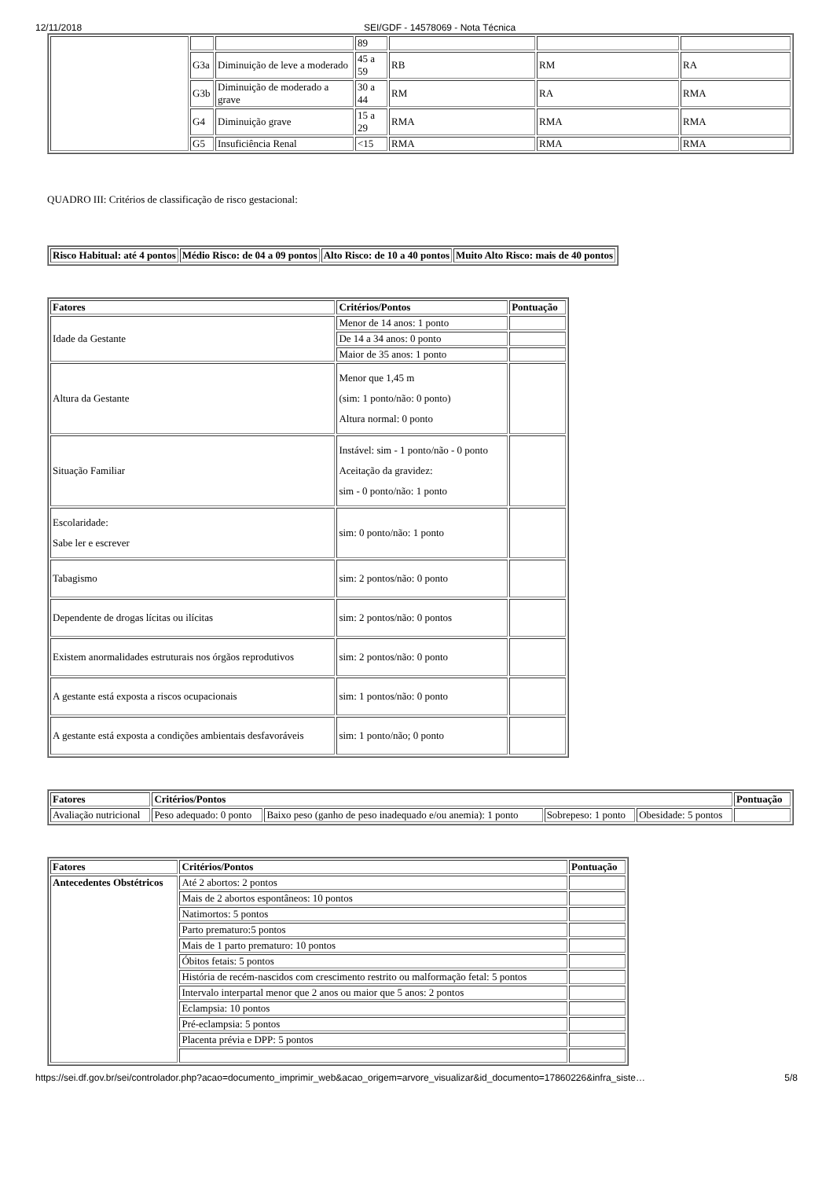12/11/2018 SEI/GDF - 14578069 - Nota Técnica
| | | | 89 | | | |
| | G3a | Diminuição de leve a moderado | 45 a 59 | RB | RM | RA |
| | G3b | Diminuição de moderado a grave | 30 a 44 | RM | RA | RMA |
| | G4 | Diminuição grave | 15 a 29 | RMA | RMA | RMA |
| | G5 | Insuficiência Renal | <15 | RMA | RMA | RMA |
QUADRO III: Critérios de classificação de risco gestacional:
| Risco Habitual: até 4 pontos | Médio Risco: de 04 a 09 pontos | Alto Risco: de 10 a 40 pontos | Muito Alto Risco: mais de 40 pontos |
| --- | --- | --- | --- |
| Fatores | Critérios/Pontos | Pontuação |
| --- | --- | --- |
| Idade da Gestante | Menor de 14 anos: 1 ponto | |
| | De 14 a 34 anos: 0 ponto | |
| | Maior de 35 anos: 1 ponto | |
| Altura da Gestante | Menor que 1,45 m (sim: 1 ponto/não: 0 ponto) Altura normal: 0 ponto | |
| Situação Familiar | Instável: sim - 1 ponto/não - 0 ponto Aceitação da gravidez: sim - 0 ponto/não: 1 ponto | |
| Escolaridade: Sabe ler e escrever | sim: 0 ponto/não: 1 ponto | |
| Tabagismo | sim: 2 pontos/não: 0 ponto | |
| Dependente de drogas lícitas ou ilícitas | sim: 2 pontos/não: 0 pontos | |
| Existem anormalidades estruturais nos órgãos reprodutivos | sim: 2 pontos/não: 0 ponto | |
| A gestante está exposta a riscos ocupacionais | sim: 1 pontos/não: 0 ponto | |
| A gestante está exposta a condições ambientais desfavoráveis | sim: 1 ponto/não; 0 ponto | |
| Fatores | Critérios/Pontos | | | | Pontuação |
| --- | --- | --- | --- | --- | --- |
| Avaliação nutricional | Peso adequado: 0 ponto | Baixo peso (ganho de peso inadequado e/ou anemia): 1 ponto | Sobrepeso: 1 ponto | Obesidade: 5 pontos | |
| Fatores | Critérios/Pontos | Pontuação |
| --- | --- | --- |
| Antecedentes Obstétricos | Até 2 abortos: 2 pontos | |
| | Mais de 2 abortos espontâneos: 10 pontos | |
| | Natimortos: 5 pontos | |
| | Parto prematuro:5 pontos | |
| | Mais de 1 parto prematuro: 10 pontos | |
| | Óbitos fetais: 5 pontos | |
| | História de recém-nascidos com crescimento restrito ou malformação fetal: 5 pontos | |
| | Intervalo interpartal menor que 2 anos ou maior que 5 anos: 2 pontos | |
| | Eclampsia: 10 pontos | |
| | Pré-eclampsia: 5 pontos | |
| | Placenta prévia e DPP: 5 pontos | |
https://sei.df.gov.br/sei/controlador.php?acao=documento_imprimir_web&acao_origem=arvore_visualizar&id_documento=17860226&infra_siste… 5/8